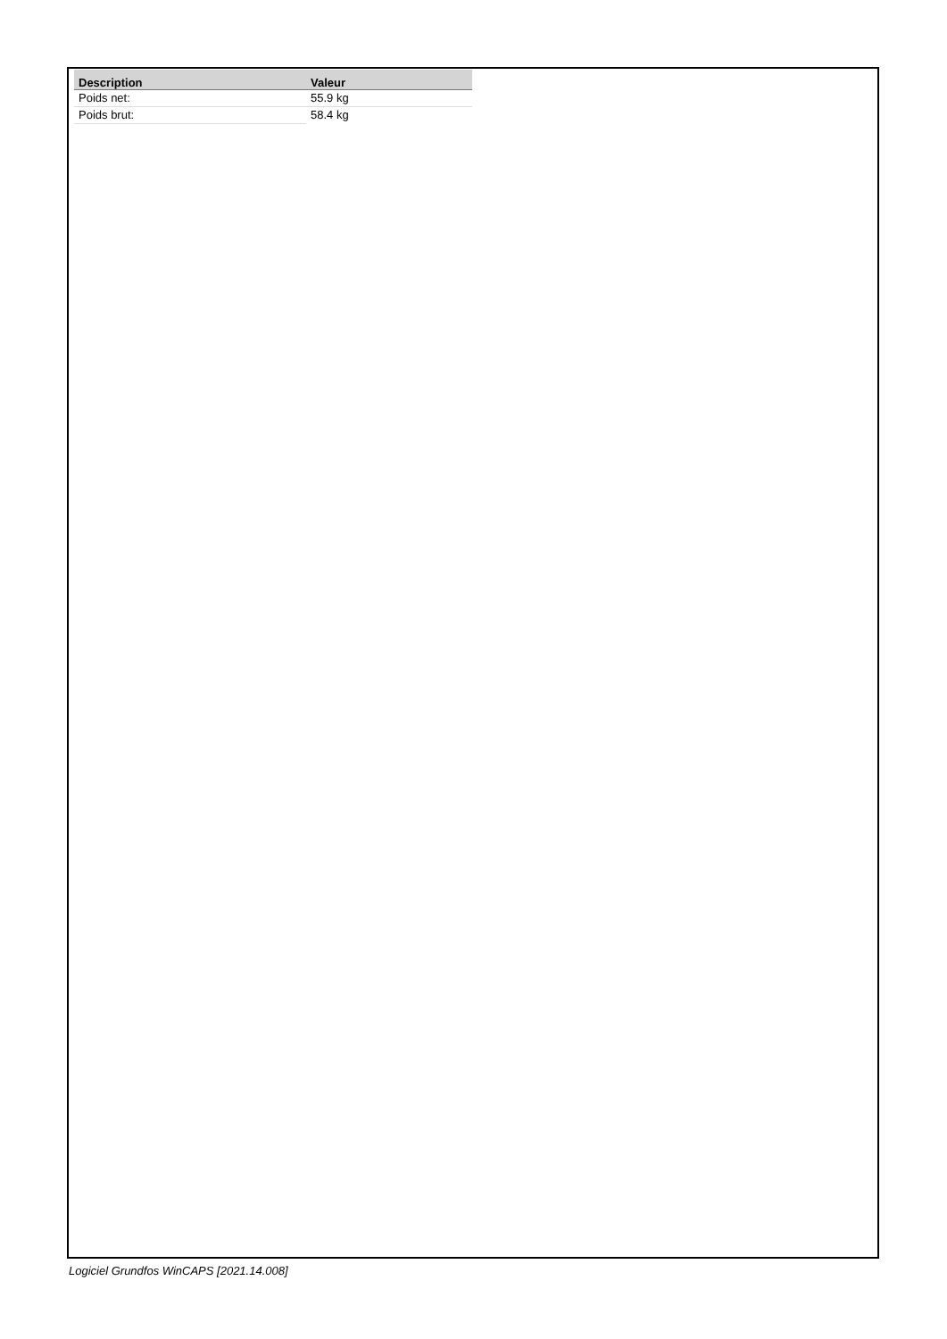| Description | Valeur |
| --- | --- |
| Poids net: | 55.9 kg |
| Poids brut: | 58.4 kg |
Logiciel Grundfos WinCAPS [2021.14.008]